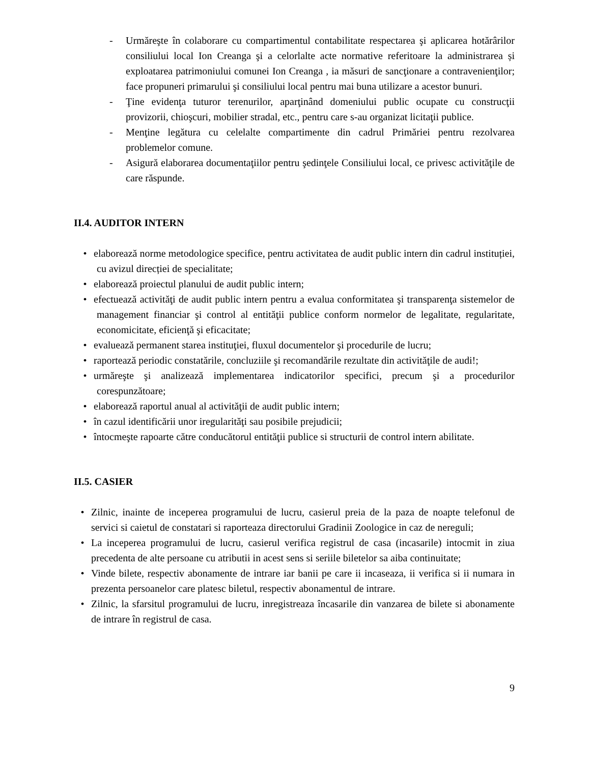- Urmăreşte în colaborare cu compartimentul contabilitate respectarea şi aplicarea hotărârilor consiliului local Ion Creanga şi a celorlalte acte normative referitoare la administrarea și exploatarea patrimoniului comunei Ion Creanga , ia măsuri de sancţionare a contravenienţilor; face propuneri primarului şi consiliului local pentru mai buna utilizare a acestor bunuri.
- Ţine evidenţa tuturor terenurilor, aparţinând domeniului public ocupate cu construcţii provizorii, chioşcuri, mobilier stradal, etc., pentru care s-au organizat licitaţii publice.
- Menţine legătura cu celelalte compartimente din cadrul Primăriei pentru rezolvarea problemelor comune.
- Asigură elaborarea documentaţiilor pentru şedinţele Consiliului local, ce privesc activităţile de care răspunde.
II.4. AUDITOR INTERN
• elaborează norme metodologice specifice, pentru activitatea de audit public intern din cadrul instituției, cu avizul direcției de specialitate;
• elaborează proiectul planului de audit public intern;
• efectuează activităţi de audit public intern pentru a evalua conformitatea şi transparenţa sistemelor de management financiar şi control al entităţii publice conform normelor de legalitate, regularitate, economicitate, eficienţă şi eficacitate;
• evaluează permanent starea instituţiei, fluxul documentelor şi procedurile de lucru;
• raportează periodic constatările, concluziile şi recomandările rezultate din activităţile de audi!;
• urmăreşte şi analizează implementarea indicatorilor specifici, precum şi a procedurilor corespunzătoare;
• elaborează raportul anual al activităţii de audit public intern;
• în cazul identificării unor iregularităţi sau posibile prejudicii;
• întocmeşte rapoarte către conducătorul entităţii publice si structurii de control intern abilitate.
II.5. CASIER
• Zilnic, inainte de inceperea programului de lucru, casierul preia de la paza de noapte telefonul de servici si caietul de constatari si raporteaza directorului Gradinii Zoologice in caz de nereguli;
• La inceperea programului de lucru, casierul verifica registrul de casa (incasarile) intocmit in ziua precedenta de alte persoane cu atributii in acest sens si seriile biletelor sa aiba continuitate;
• Vinde bilete, respectiv abonamente de intrare iar banii pe care ii incaseaza, ii verifica si ii numara in prezenta persoanelor care platesc biletul, respectiv abonamentul de intrare.
• Zilnic, la sfarsitul programului de lucru, inregistreaza încasarile din vanzarea de bilete si abonamente de intrare în registrul de casa.
9